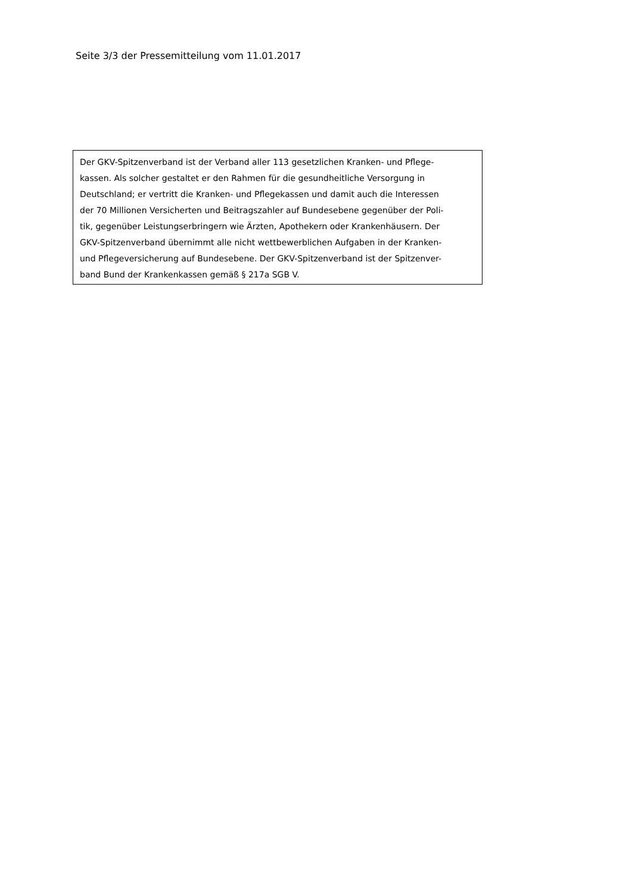Seite 3/3 der Pressemitteilung vom 11.01.2017
Der GKV-Spitzenverband ist der Verband aller 113 gesetzlichen Kranken- und Pflege-
kassen. Als solcher gestaltet er den Rahmen für die gesundheitliche Versorgung in
Deutschland; er vertritt die Kranken- und Pflegekassen und damit auch die Interessen
der 70 Millionen Versicherten und Beitragszahler auf Bundesebene gegenüber der Poli-
tik, gegenüber Leistungserbringern wie Ärzten, Apothekern oder Krankenhäusern. Der
GKV-Spitzenverband übernimmt alle nicht wettbewerblichen Aufgaben in der Kranken-
und Pflegeversicherung auf Bundesebene. Der GKV-Spitzenverband ist der Spitzenver-
band Bund der Krankenkassen gemäß § 217a SGB V.